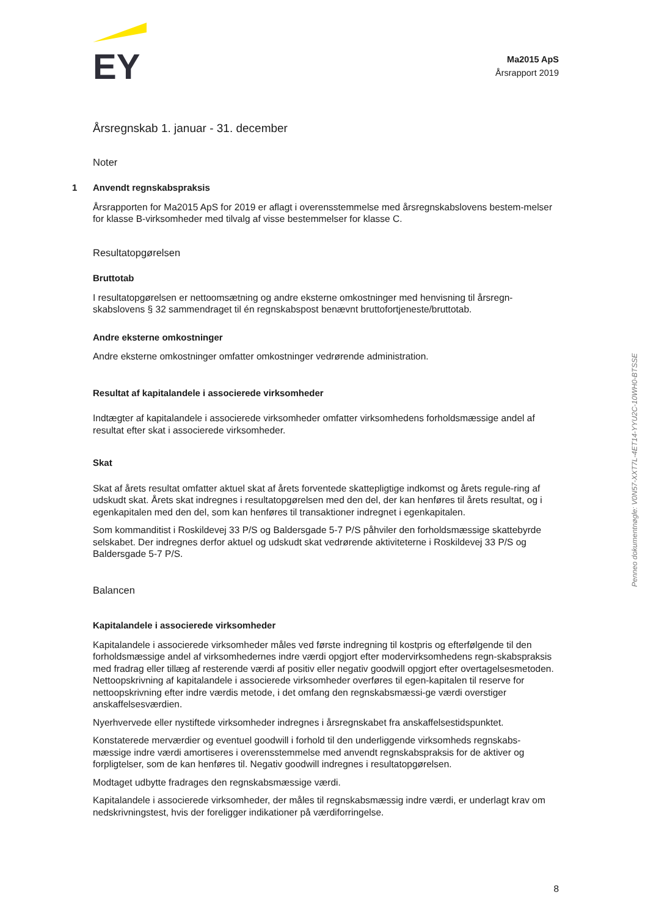EY
Ma2015 ApS
Årsrapport 2019
Årsregnskab 1. januar - 31. december
Noter
1 Anvendt regnskabspraksis
Årsrapporten for Ma2015 ApS for 2019 er aflagt i overensstemmelse med årsregnskabslovens bestem-melser for klasse B-virksomheder med tilvalg af visse bestemmelser for klasse C.
Resultatopgørelsen
Bruttotab
I resultatopgørelsen er nettoomsætning og andre eksterne omkostninger med henvisning til årsregn-skabslovens § 32 sammendraget til én regnskabspost benævnt bruttofortjeneste/bruttotab.
Andre eksterne omkostninger
Andre eksterne omkostninger omfatter omkostninger vedrørende administration.
Resultat af kapitalandele i associerede virksomheder
Indtægter af kapitalandele i associerede virksomheder omfatter virksomhedens forholdsmæssige andel af resultat efter skat i associerede virksomheder.
Skat
Skat af årets resultat omfatter aktuel skat af årets forventede skattepligtige indkomst og årets regule-ring af udskudt skat. Årets skat indregnes i resultatopgørelsen med den del, der kan henføres til årets resultat, og i egenkapitalen med den del, som kan henføres til transaktioner indregnet i egenkapitalen.
Som kommanditist i Roskildevej 33 P/S og Baldersgade 5-7 P/S påhviler den forholdsmæssige skattebyrde selskabet. Der indregnes derfor aktuel og udskudt skat vedrørende aktiviteterne i Roskildevej 33 P/S og Baldersgade 5-7 P/S.
Balancen
Kapitalandele i associerede virksomheder
Kapitalandele i associerede virksomheder måles ved første indregning til kostpris og efterfølgende til den forholdsmæssige andel af virksomhedernes indre værdi opgjort efter modervirksomhedens regn-skabspraksis med fradrag eller tillæg af resterende værdi af positiv eller negativ goodwill opgjort efter overtagelsesmetoden. Nettoopskrivning af kapitalandele i associerede virksomheder overføres til egen-kapitalen til reserve for nettoopskrivning efter indre værdis metode, i det omfang den regnskabsmæssi-ge værdi overstiger anskaffelsesværdien.
Nyerhvervede eller nystiftede virksomheder indregnes i årsregnskabet fra anskaffelsestidspunktet.
Konstaterede merværdier og eventuel goodwill i forhold til den underliggende virksomheds regnskabs-mæssige indre værdi amortiseres i overensstemmelse med anvendt regnskabspraksis for de aktiver og forpligtelser, som de kan henføres til. Negativ goodwill indregnes i resultatopgørelsen.
Modtaget udbytte fradrages den regnskabsmæssige værdi.
Kapitalandele i associerede virksomheder, der måles til regnskabsmæssig indre værdi, er underlagt krav om nedskrivningstest, hvis der foreligger indikationer på værdiforringelse.
Penneo dokumentnøgle: V0N57-XXT7L-4ET14-YYU2C-10WH0-BTSSE
8